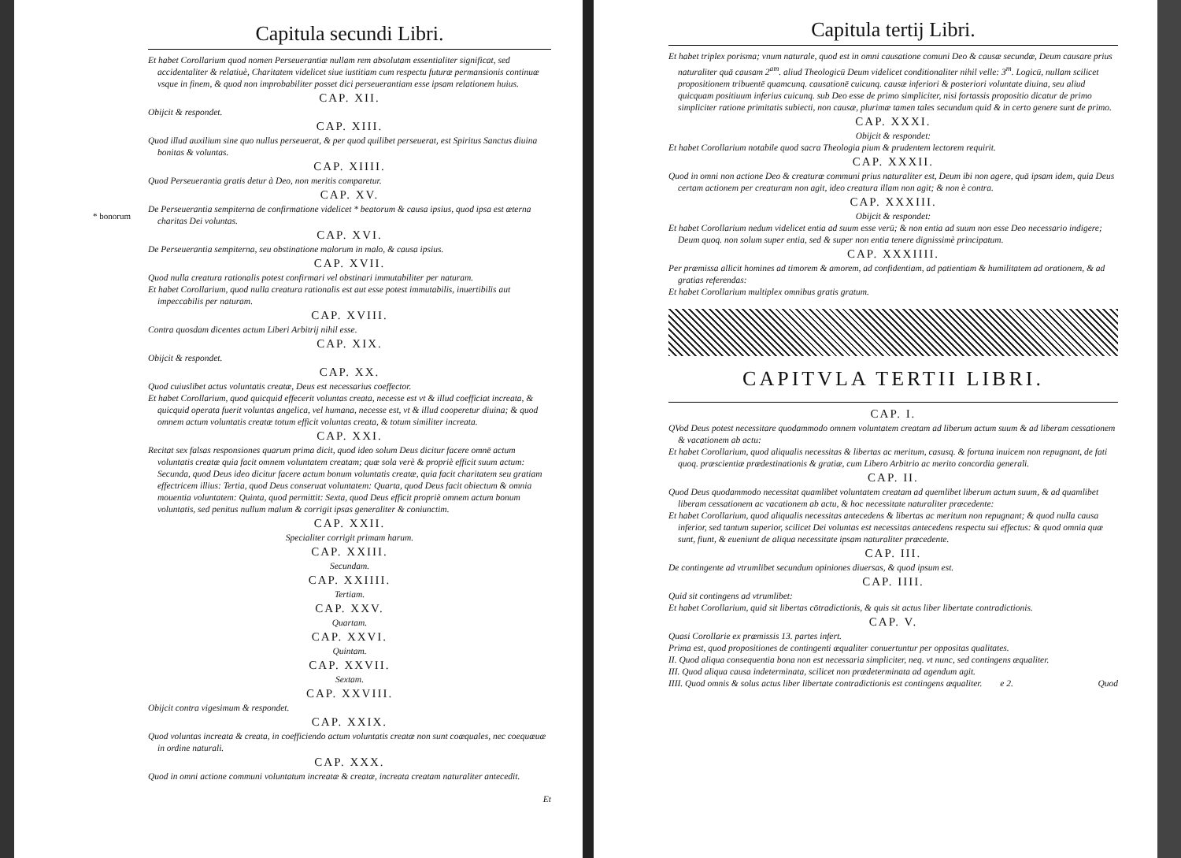Capitula secundi Libri.
Et habet Corollarium quod nomen Perseuerantiæ nullam rem absolutam essentialiter significat, sed accidentaliter & relatiuè, Charitatem videlicet siue iustitiam cum respectu futuræ permansionis continuæ vsque in finem, & quod non improbabiliter posset dici perseuerantiam esse ipsam relationem huius.
CAP. XII.
Obijcit & respondet.
CAP. XIII.
Quod illud auxilium sine quo nullus perseuerat, & per quod quilibet perseuerat, est Spiritus Sanctus diuina bonitas & voluntas.
CAP. XIIII.
Quod Perseuerantia gratis detur à Deo, non meritis comparetur.
CAP. XV.
* bonorum
De Perseuerantia sempiterna de confirmatione videlicet * beatorum & causa ipsius, quod ipsa est æterna charitas Dei voluntas.
CAP. XVI.
De Perseuerantia sempiterna, seu obstinatione malorum in malo, & causa ipsius.
CAP. XVII.
Quod nulla creatura rationalis potest confirmari vel obstinari immutabiliter per naturam.
Et habet Corollarium, quod nulla creatura rationalis est aut esse potest immutabilis, inuertibilis aut impeccabilis per naturam.
CAP. XVIII.
Contra quosdam dicentes actum Liberi Arbitrij nihil esse.
CAP. XIX.
Obijcit & respondet.
CAP. XX.
Quod cuiuslibet actus voluntatis creatæ, Deus est necessarius coeffector.
Et habet Corollarium, quod quicquid effecerit voluntas creata, necesse est vt & illud coefficiat increata, & quicquid operata fuerit voluntas angelica, vel humana, necesse est, vt & illud cooperetur diuina; & quod omnem actum voluntatis creatæ totum efficit voluntas creata, & totum similiter increata.
CAP. XXI.
Recitat sex falsas responsiones quarum prima dicit, quod ideo solum Deus dicitur facere omnē actum voluntatis creatæ quia facit omnem voluntatem creatam; quæ sola verè & propriè efficit suum actum: Secunda, quod Deus ideo dicitur facere actum bonum voluntatis creatæ, quia facit charitatem seu gratiam effectricem illius: Tertia, quod Deus conseruat voluntatem: Quarta, quod Deus facit obiectum & omnia mouentia voluntatem: Quinta, quod permittit: Sexta, quod Deus efficit propriè omnem actum bonum voluntatis, sed penitus nullum malum & corrigit ipsas generaliter & coniunctim.
CAP. XXII.
Specialiter corrigit primam harum.
CAP. XXIII.
Secundam.
CAP. XXIIII.
Tertiam.
CAP. XXV.
Quartam.
CAP. XXVI.
Quintam.
CAP. XXVII.
Sextam.
CAP. XXVIII.
Obijcit contra vigesimum & respondet.
CAP. XXIX.
Quod voluntas increata & creata, in coefficiendo actum voluntatis creatæ non sunt coæquales, nec coequæuæ in ordine naturali.
CAP. XXX.
Quod in omni actione communi voluntatum increatæ & creatæ, increata creatam naturaliter antecedit.
Et
Capitula tertij Libri.
Et habet triplex porisma; vnum naturale, quod est in omni causatione comuni Deo & causæ secundæ, Deum causare prius naturaliter quā causam 2<sup>am</sup>. aliud Theologicū Deum videlicet conditionaliter nihil velle: 3<sup>m</sup>. Logicū, nullam scilicet propositionem tribuentē quamcunq. causationē cuicunq. causæ inferiori & posteriori voluntate diuina, seu aliud quicquam positiuum inferius cuicunq. sub Deo esse de primo simpliciter, nisi fortassis propositio dicatur de primo simpliciter ratione primitatis subiecti, non causæ, plurimæ tamen tales secundum quid & in certo genere sunt de primo.
CAP. XXXI.
Obijcit & respondet:
Et habet Corollarium notabile quod sacra Theologia pium & prudentem lectorem requirit.
CAP. XXXII.
Quod in omni non actione Deo & creaturæ communi prius naturaliter est, Deum ibi non agere, quā ipsam idem, quia Deus certam actionem per creaturam non agit, ideo creatura illam non agit; & non è contra.
CAP. XXXIII.
Obijcit & respondet:
Et habet Corollarium nedum videlicet entia ad suum esse verū; & non entia ad suum non esse Deo necessario indigere; Deum quoq. non solum super entia, sed & super non entia tenere dignissimè principatum.
CAP. XXXIIII.
Per præmissa allicit homines ad timorem & amorem, ad confidentiam, ad patientiam & humilitatem ad orationem, & ad gratias referendas:
Et habet Corollarium multiplex omnibus gratis gratum.
CAPITVLA TERTII LIBRI.
CAP. I.
QVod Deus potest necessitare quodammodo omnem voluntatem creatam ad liberum actum suum & ad liberam cessationem & vacationem ab actu:
Et habet Corollarium, quod aliqualis necessitas & libertas ac meritum, casusq. & fortuna inuicem non repugnant, de fati quoq. præscientiæ prædestinationis & gratiæ, cum Libero Arbitrio ac merito concordia generali.
CAP. II.
Quod Deus quodammodo necessitat quamlibet voluntatem creatam ad quemlibet liberum actum suum, & ad quamlibet liberam cessationem ac vacationem ab actu, & hoc necessitate naturaliter præcedente:
Et habet Corollarium, quod aliqualis necessitas antecedens & libertas ac meritum non repugnant; & quod nulla causa inferior, sed tantum superior, scilicet Dei voluntas est necessitas antecedens respectu sui effectus: & quod omnia quæ sunt, fiunt, & eueniunt de aliqua necessitate ipsam naturaliter præcedente.
CAP. III.
De contingente ad vtrumlibet secundum opiniones diuersas, & quod ipsum est.
CAP. IIII.
Quid sit contingens ad vtrumlibet:
Et habet Corollarium, quid sit libertas cōtradictionis, & quis sit actus liber libertate contradictionis.
CAP. V.
Quasi Corollarie ex præmissis 13. partes infert.
Prima est, quod propositiones de contingenti æqualiter conuertuntur per oppositas qualitates.
II. Quod aliqua consequentia bona non est necessaria simpliciter, neq. vt nunc, sed contingens æqualiter.
III. Quod aliqua causa indeterminata, scilicet non prædeterminata ad agendum agit.
IIII. Quod omnis & solus actus liber libertate contradictionis est contingens æqualiter. e 2. Quod